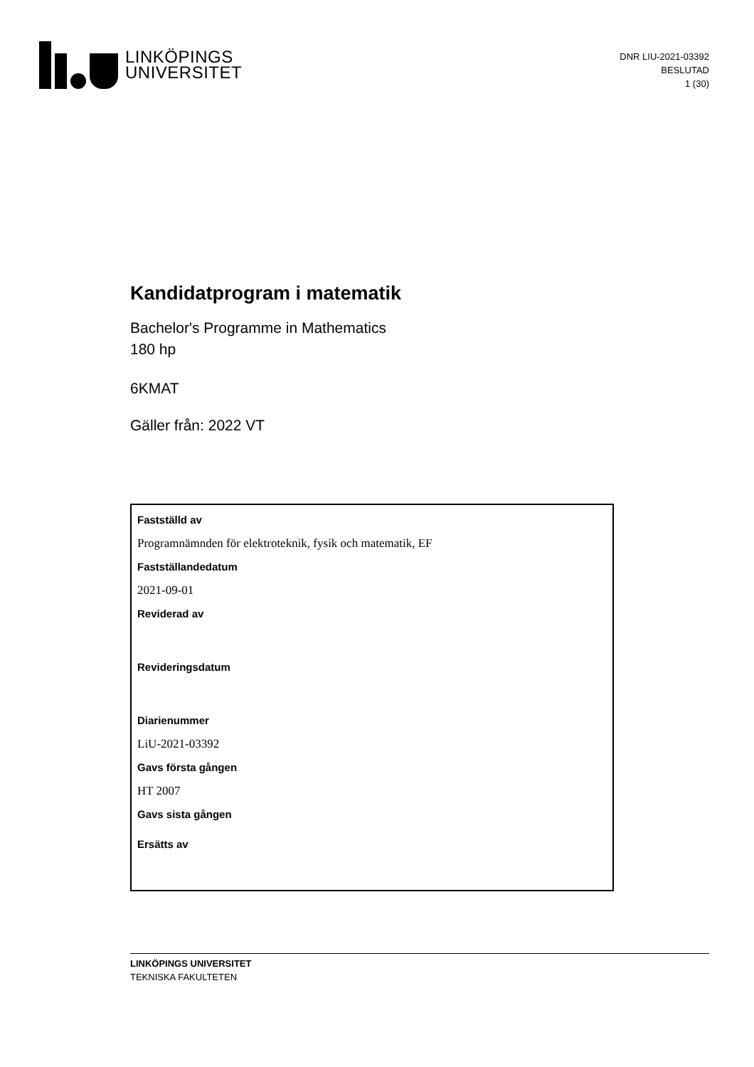LINKÖPINGS
UNIVERSITET
DNR LIU-2021-03392
BESLUTAD
1 (30)
Kandidatprogram i matematik
Bachelor's Programme in Mathematics
180 hp
6KMAT
Gäller från: 2022 VT
Fastställd av
Programnämnden för elektroteknik, fysik och matematik, EF
Fastställandedatum
2021-09-01
Reviderad av
Revideringsdatum
Diarienummer
LiU-2021-03392
Gavs första gången
HT 2007
Gavs sista gången
Ersätts av
LINKÖPINGS UNIVERSITET
TEKNISKA FAKULTETEN